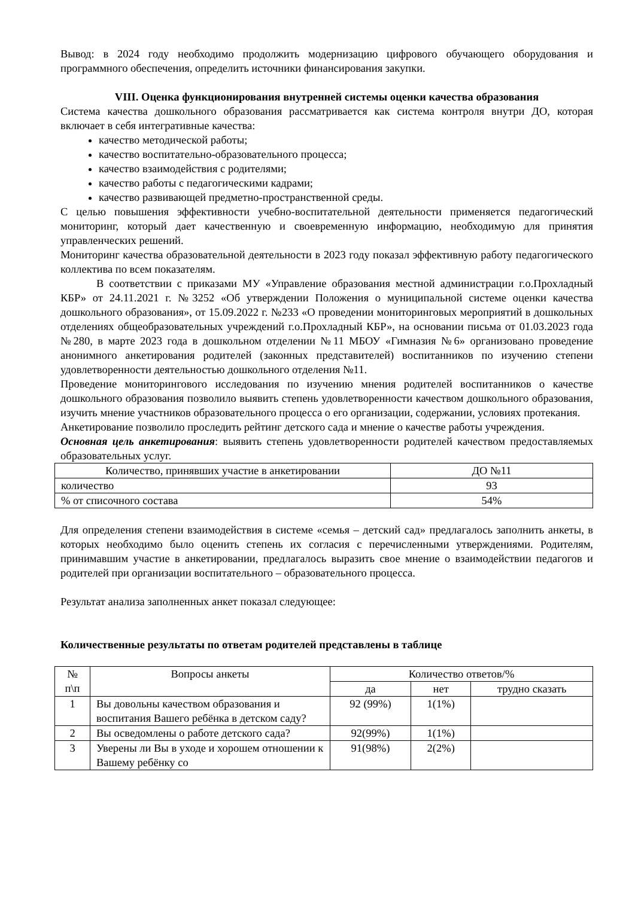Вывод: в 2024 году необходимо продолжить модернизацию цифрового обучающего оборудования и программного обеспечения, определить источники финансирования закупки.
VIII. Оценка функционирования внутренней системы оценки качества образования
Система качества дошкольного образования рассматривается как система контроля внутри ДО, которая включает в себя интегративные качества:
качество методической работы;
качество воспитательно-образовательного процесса;
качество взаимодействия с родителями;
качество работы с педагогическими кадрами;
качество развивающей предметно-пространственной среды.
С целью повышения эффективности учебно-воспитательной деятельности применяется педагогический мониторинг, который дает качественную и своевременную информацию, необходимую для принятия управленческих решений.
Мониторинг качества образовательной деятельности в 2023 году показал эффективную работу педагогического коллектива по всем показателям.
В соответствии с приказами МУ «Управление образования местной администрации г.о.Прохладный КБР» от 24.11.2021 г. №3252 «Об утверждении Положения о муниципальной системе оценки качества дошкольного образования», от 15.09.2022 г. №233 «О проведении мониторинговых мероприятий в дошкольных отделениях общеобразовательных учреждений г.о.Прохладный КБР», на основании письма от 01.03.2023 года №280, в марте 2023 года в дошкольном отделении №11 МБОУ «Гимназия №6» организовано проведение анонимного анкетирования родителей (законных представителей) воспитанников по изучению степени удовлетворенности деятельностью дошкольного отделения №11.
Проведение мониторингового исследования по изучению мнения родителей воспитанников о качестве дошкольного образования позволило выявить степень удовлетворенности качеством дошкольного образования, изучить мнение участников образовательного процесса о его организации, содержании, условиях протекания.
Анкетирование позволило проследить рейтинг детского сада и мнение о качестве работы учреждения.
Основная цель анкетирования: выявить степень удовлетворенности родителей качеством предоставляемых образовательных услуг.
| Количество, принявших участие в анкетировании | ДО №11 |
| количество | 93 |
| % от списочного состава | 54% |
Для определения степени взаимодействия в системе «семья – детский сад» предлагалось заполнить анкеты, в которых необходимо было оценить степень их согласия с перечисленными утверждениями. Родителям, принимавшим участие в анкетировании, предлагалось выразить свое мнение о взаимодействии педагогов и родителей при организации воспитательного – образовательного процесса.
Результат анализа заполненных анкет показал следующее:
Количественные результаты по ответам родителей представлены в таблице
| № п\п | Вопросы анкеты | Количество ответов/% | | |
| --- | --- | --- | --- | --- |
| | | да | нет | трудно сказать |
| 1 | Вы довольны качеством образования и воспитания Вашего ребёнка в детском саду? | 92 (99%) | 1(1%) | |
| 2 | Вы осведомлены о работе детского сада? | 92(99%) | 1(1%) | |
| 3 | Уверены ли Вы в уходе и хорошем отношении к Вашему ребёнку со | 91(98%) | 2(2%) | |